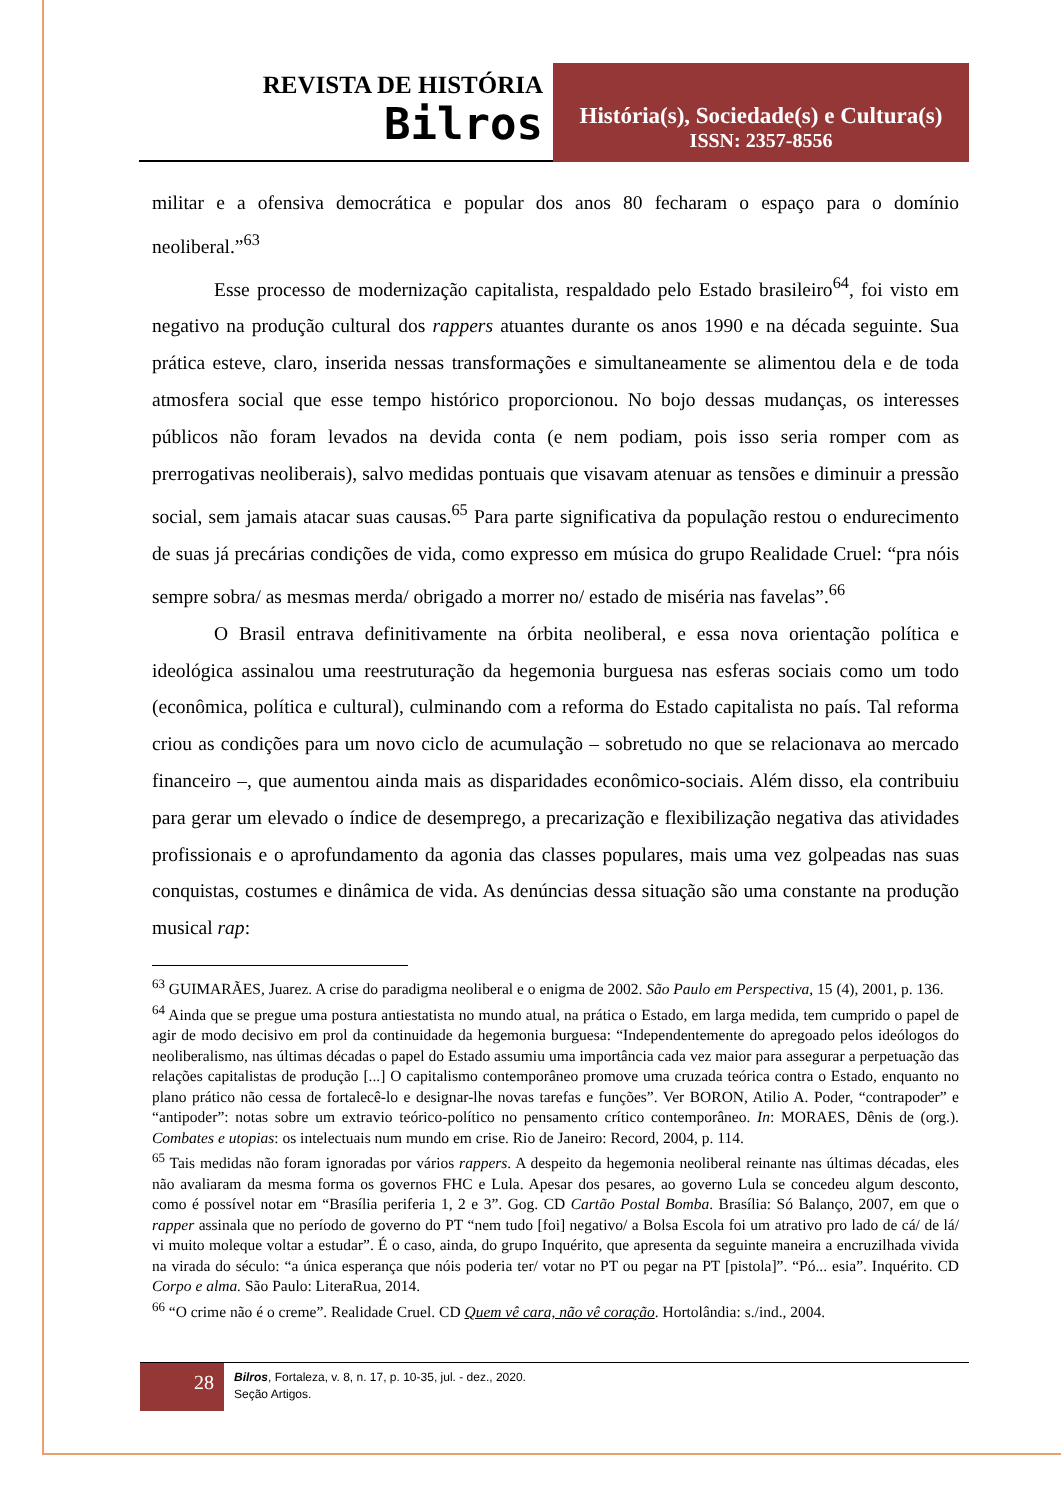REVISTA DE HISTÓRIA
Bilros
História(s), Sociedade(s) e Cultura(s)
ISSN: 2357-8556
militar e a ofensiva democrática e popular dos anos 80 fecharam o espaço para o domínio neoliberal.”<sup>63</sup>
Esse processo de modernização capitalista, respaldado pelo Estado brasileiro<sup>64</sup>, foi visto em negativo na produção cultural dos rappers atuantes durante os anos 1990 e na década seguinte. Sua prática esteve, claro, inserida nessas transformações e simultaneamente se alimentou dela e de toda atmosfera social que esse tempo histórico proporcionou. No bojo dessas mudanças, os interesses públicos não foram levados na devida conta (e nem podiam, pois isso seria romper com as prerrogativas neoliberais), salvo medidas pontuais que visavam atenuar as tensões e diminuir a pressão social, sem jamais atacar suas causas.<sup>65</sup> Para parte significativa da população restou o endurecimento de suas já precárias condições de vida, como expresso em música do grupo Realidade Cruel: “pra nóis sempre sobra/ as mesmas merda/ obrigado a morrer no/ estado de miséria nas favelas”.<sup>66</sup>
O Brasil entrava definitivamente na órbita neoliberal, e essa nova orientação política e ideológica assinalou uma reestruturação da hegemonia burguesa nas esferas sociais como um todo (econômica, política e cultural), culminando com a reforma do Estado capitalista no país. Tal reforma criou as condições para um novo ciclo de acumulação – sobretudo no que se relacionava ao mercado financeiro –, que aumentou ainda mais as disparidades econômico-sociais. Além disso, ela contribuiu para gerar um elevado o índice de desemprego, a precarização e flexibilização negativa das atividades profissionais e o aprofundamento da agonia das classes populares, mais uma vez golpeadas nas suas conquistas, costumes e dinâmica de vida. As denúncias dessa situação são uma constante na produção musical rap:
<sup>63</sup> GUIMARÃES, Juarez. A crise do paradigma neoliberal e o enigma de 2002. São Paulo em Perspectiva, 15 (4), 2001, p. 136.
<sup>64</sup> Ainda que se pregue uma postura antiestatista no mundo atual, na prática o Estado, em larga medida, tem cumprido o papel de agir de modo decisivo em prol da continuidade da hegemonia burguesa: “Independentemente do apregoado pelos ideólogos do neoliberalismo, nas últimas décadas o papel do Estado assumiu uma importância cada vez maior para assegurar a perpetuação das relações capitalistas de produção [...] O capitalismo contemporâneo promove uma cruzada teórica contra o Estado, enquanto no plano prático não cessa de fortalecê-lo e designar-lhe novas tarefas e funções”. Ver BORON, Atilio A. Poder, “contrapoder” e “antipoder”: notas sobre um extravio teórico-político no pensamento crítico contemporâneo. In: MORAES, Dênis de (org.). Combates e utopias: os intelectuais num mundo em crise. Rio de Janeiro: Record, 2004, p. 114.
<sup>65</sup> Tais medidas não foram ignoradas por vários rappers. A despeito da hegemonia neoliberal reinante nas últimas décadas, eles não avaliaram da mesma forma os governos FHC e Lula. Apesar dos pesares, ao governo Lula se concedeu algum desconto, como é possível notar em “Brasília periferia 1, 2 e 3”. Gog. CD Cartão Postal Bomba. Brasília: Só Balanço, 2007, em que o rapper assinala que no período de governo do PT “nem tudo [foi] negativo/ a Bolsa Escola foi um atrativo pro lado de cá/ de lá/ vi muito moleque voltar a estudar”. É o caso, ainda, do grupo Inquérito, que apresenta da seguinte maneira a encruzilhada vivida na virada do século: “a única esperança que nóis poderia ter/ votar no PT ou pegar na PT [pistola]”. “Pó... esia”. Inquérito. CD Corpo e alma. São Paulo: LiteraRua, 2014.
<sup>66</sup> “O crime não é o creme”. Realidade Cruel. CD Quem vê cara, não vê coração. Hortolândia: s./ind., 2004.
28
Bilros, Fortaleza, v. 8, n. 17, p. 10-35, jul. - dez., 2020.
Seção Artigos.